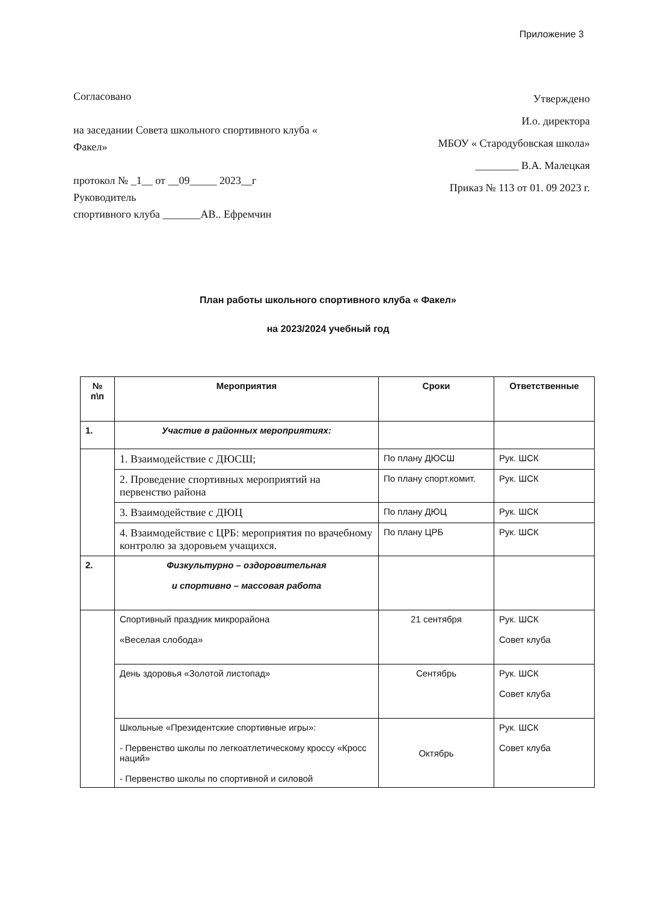Приложение 3
Согласовано
на заседании Совета школьного спортивного клуба « Факел»
протокол № _1__ от __09_____ 2023__г
Руководитель
спортивного клуба _______АВ.. Ефремчин
Утверждено
И.о. директора
МБОУ « Стародубовская школа»
________ В.А. Малецкая
Приказ № 113 от 01. 09 2023 г.
План работы школьного спортивного клуба « Факел»
на 2023/2024 учебный год
| № п\п | Мероприятия | Сроки | Ответственные |
| --- | --- | --- | --- |
| 1. | Участие в районных мероприятиях: | | |
| | 1. Взаимодействие с ДЮСШ; | По плану ДЮСШ | Рук. ШСК |
| | 2. Проведение спортивных мероприятий на первенство района | По плану спорт.комит. | Рук. ШСК |
| | 3. Взаимодействие с ДЮЦ | По плану ДЮЦ | Рук. ШСК |
| | 4. Взаимодействие с ЦРБ: мероприятия по врачебному контролю за здоровьем учащихся. | По плану ЦРБ | Рук. ШСК |
| 2. | Физкультурно – оздоровительная и спортивно – массовая работа | | |
| | Спортивный праздник микрорайона «Веселая слобода» | 21 сентября | Рук. ШСК Совет клуба |
| | День здоровья «Золотой листопад» | Сентябрь | Рук. ШСК Совет клуба |
| | Школьные «Президентские спортивные игры»: - Первенство школы по легкоатлетическому кроссу «Кросс наций» - Первенство школы по спортивной и силовой | Октябрь | Рук. ШСК Совет клуба |